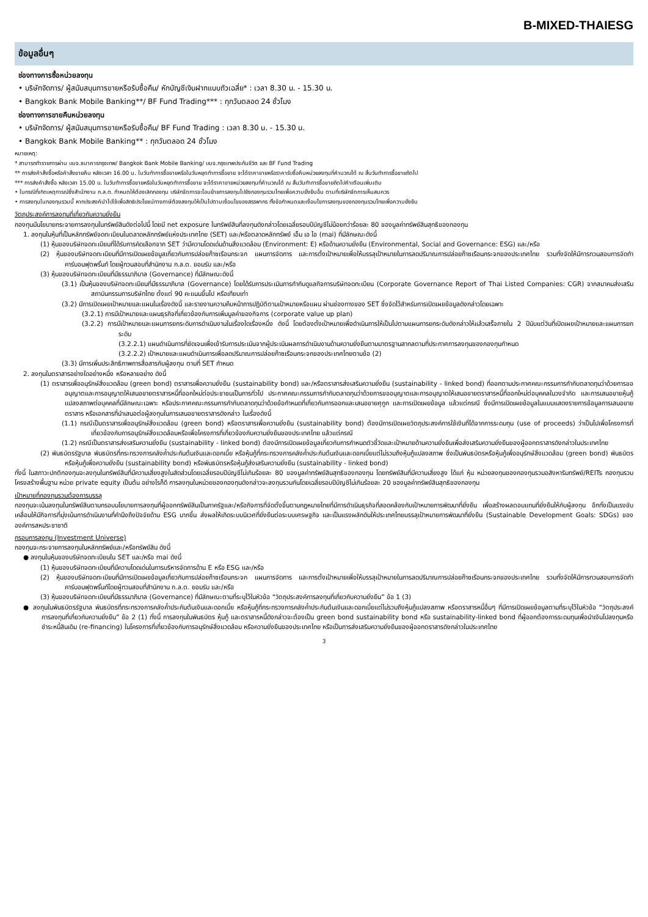B-MIXED-THAIESG
ข้อมูลอื่นๆ
ช่องทางการซื้อหน่วยลงทุน
• บริษัทจัดการ/ ผู้สนับสนุนการขายหรือรับซื้อคืน/ หักบัญชีเงินฝากแบบถัวเฉลี่ย* : เวลา 8.30 น. - 15.30 น.
• Bangkok Bank Mobile Banking**/ BF Fund Trading*** : ทุกวันตลอด 24 ชั่วโมง
ช่องทางการขายคืนหน่วยลงทุน
• บริษัทจัดการ/ ผู้สนับสนุนการขายหรือรับซื้อคืน/ BF Fund Trading : เวลา 8.30 น. - 15.30 น.
• Bangkok Bank Mobile Banking** : ทุกวันตลอด 24 ชั่วโมง
หมายเหตุ:
* สามารถทำรายการผ่าน บมจ.ธนาคารกรุงเทพ/ Bangkok Bank Mobile Banking/ บมจ.กรุงเทพประกันชีวิต และ BF Fund Trading
** การส่งคำสั่งซื้อหรือคำสั่งขายคืน หลังเวลา 16.00 น. ในวันทำการซื้อขายหรือในวันหยุดทำการซื้อขาย จะได้ราคาขายหรือราคารับซื้อคืนหน่วยลงทุนที่คำนวณได้ ณ สิ้นวันทำการซื้อขายถัดไป
*** การส่งคำสั่งซื้อ หลังเวลา 15.00 น. ในวันทำการซื้อขายหรือในวันหยุดทำการซื้อขาย จะได้ราคาขายหน่วยลงทุนที่คำนวณได้ ณ สิ้นวันทำการซื้อขายถัดไปคำเตือนเพิ่มเติม
• ในกรณีที่เกิดเหตุการณ์ซึ่งสำนักงาน ก.ล.ต. กำหนดให้ต้องเลิกกองทุน บริษัทจัดการจะโอนย้ายการลงทุนไปยังกองทุนรวมไทยเพื่อความยั่งยืนอื่น ตามที่บริษัทจัดการเห็นสมควร
• การลงทุนในกองทุนรวมนี้ หากประสงค์นำไปใช้เพื่อสิทธิประโยชน์ทางภาษีต้องลงทุนให้เป็นไปตามเงื่อนไขของสรรพากร ทั้งข้อกำหนดและเงื่อนไขการลงทุนของกองทุนรวมไทยเพื่อความยั่งยืน
วัตถุประสงค์การลงทุนที่เกี่ยวกับความยั่งยืน
กองทุนมีนโยบายกระจายการลงทุนในทรัพย์สินดังต่อไปนี้ โดยมี net exposure ในทรัพย์สินที่ลงทุนดังกล่าวโดยเฉลี่ยรอบปีบัญชีไม่น้อยกว่าร้อยละ 80 ของมูลค่าทรัพย์สินสุทธิของกองทุน
1. ลงทุนในหุ้นที่เป็นหลักทรัพย์จดทะเบียนในตลาดหลักทรัพย์แห่งประเทศไทย (SET) และ/หรือตลาดหลักทรัพย์ เอ็ม เอ ไอ (mai) ที่มีลักษณะดังนี้
(1) หุ้นของบริษัทจดทะเบียนที่ได้รับการคัดเลือกจาก SET ว่ามีความโดดเด่นด้านสิ่งแวดล้อม (Environment: E) หรือด้านความยั่งยืน (Environmental, Social and Governance: ESG) และ/หรือ
(2) หุ้นของบริษัทจดทะเบียนที่มีการเปิดเผยข้อมูลเกี่ยวกับการปล่อยก๊าซเรือนกระจก แผนการจัดการ และการตั้งเป้าหมายเพื่อให้บรรลุเป้าหมายในการลดปริมาณการปล่อยก๊าซเรือนกระจกของประเทศไทย รวมทั้งจัดให้มีการทวนสอบการจัดทำคาร์บอนฟุตพริ้นท์ โดยผู้ทวนสอบที่สำนักงาน ก.ล.ต. ยอมรับ และ/หรือ
(3) หุ้นของบริษัทจดทะเบียนที่มีธรรมาภิบาล (Governance) ที่มีลักษณะดังนี้
(3.1) เป็นหุ้นของบริษัทจดทะเบียนที่มีธรรมาภิบาล (Governance) โดยได้รับการประเมินการกำกับดูแลกิจการบริษัทจดทะเบียน (Corporate Governance Report of Thai Listed Companies: CGR) จากสมาคมส่งเสริมสถาบันกรรมการบริษัทไทย ตั้งแต่ 90 คะแนนขึ้นไป หรือเทียบเท่า
(3.2) มีการเปิดเผยเป้าหมายและแผนในเรื่องดังนี้ และรายงานความคืบหน้าการปฏิบัติตามเป้าหมายหรือแผน ผ่านช่องทางของ SET ซึ่งจัดไว้สำหรับการเปิดเผยข้อมูลดังกล่าวโดยเฉพาะ
(3.2.1) การมีเป้าหมายและแผนธุรกิจที่เกี่ยวข้องกับการเพิ่มมูลค่าของกิจการ (corporate value up plan)
(3.2.2) การมีเป้าหมายและแผนการยกระดับการดำเนินงานในเรื่องใดเรื่องหนึ่ง ดังนี้ โดยต้องตั้งเป้าหมายเพื่อดำเนินการให้เป็นไปตามแผนการยกระดับดังกล่าวให้แล้วเสร็จภายใน 2 ปีนับแต่วันที่เปิดเผยเป้าหมายและแผนการยกระดับ
(3.2.2.1) แผนดำเนินการที่ชัดเจนเพื่อเข้ารับการประเมินจากผู้ประเมินผลการดำเนินงานด้านความยั่งยืนตามมาตรฐานสากลตามที่ประกาศการลงทุนของกองทุนกำหนด
(3.2.2.2) เป้าหมายและแผนดำเนินการเพื่อลดปริมาณการปล่อยก๊าซเรือนกระจกของประเทศไทยตามข้อ (2)
(3.3) มีการเพิ่มประสิทธิภาพการสื่อสารกับผู้ลงทุน ตามที่ SET กำหนด
2. ลงทุนในตราสารอย่างใดอย่างหนึ่ง หรือหลายอย่าง ดังนี้
(1) ตราสารเพื่ออนุรักษ์สิ่งแวดล้อม (green bond) ตราสารเพื่อความยั่งยืน (sustainability bond) และ/หรือตราสารส่งเสริมความยั่งยืน (sustainability - linked bond) ที่ออกตามประกาศคณะกรรมการกำกับตลาดทุนว่าด้วยการขออนุญาตและการอนุญาตให้เสนอขายตราสารหนี้ที่ออกใหม่ต่อประชาชนเป็นการทั่วไป ประกาศคณะกรรมการกำกับตลาดทุนว่าด้วยการขออนุญาตและการอนุญาตให้เสนอขายตราสารหนี้ที่ออกใหม่ต่อบุคคลในวงจำกัด และการเสนอขายหุ้นกู้แปลงสภาพต่อบุคคลที่มีลักษณะเฉพาะ หรือประกาศคณะกรรมการกำกับตลาดทุนว่าด้วยข้อกำหนดที่เกี่ยวกับการออกและเสนอขายศุกูก และการเปิดเผยข้อมูล แล้วแต่กรณี ซึ่งมีการเปิดเผยข้อมูลในแบบแสดงรายการข้อมูลการเสนอขายตราสาร หรือเอกสารที่นำเสนอต่อผู้ลงทุนในการเสนอขายตราสารดังกล่าว ในเรื่องดังนี้
(1.1) กรณีเป็นตราสารเพื่ออนุรักษ์สิ่งแวดล้อม (green bond) หรือตราสารเพื่อความยั่งยืน (sustainability bond) ต้องมีการเปิดเผยวัตถุประสงค์การใช้เงินที่ได้จากการระดมทุน (use of proceeds) ว่าเป็นไปเพื่อโครงการที่เกี่ยวข้องกับการอนุรักษ์สิ่งแวดล้อมหรือเพื่อโครงการที่เกี่ยวข้องกับความยั่งยืนของประเทศไทย แล้วแต่กรณี
(1.2) กรณีเป็นตราสารส่งเสริมความยั่งยืน (sustainability - linked bond) ต้องมีการเปิดเผยข้อมูลเกี่ยวกับการกำหนดตัวชี้วัดและเป้าหมายด้านความยั่งยืนเพื่อส่งเสริมความยั่งยืนของผู้ออกตราสารดังกล่าวในประเทศไทย
(2) พันธบัตรรัฐบาล พันธบัตรที่กระทรวงการคลังค้ำประกันต้นเงินและดอกเบี้ย หรือหุ้นกู้ที่กระทรวงการคลังค้ำประกันต้นเงินและดอกเบี้ยแต่ไม่รวมถึงหุ้นกู้แปลงสภาพ ซึ่งเป็นพันธบัตรหรือหุ้นกู้เพื่ออนุรักษ์สิ่งแวดล้อม (green bond) พันธบัตรหรือหุ้นกู้เพื่อความยั่งยืน (sustainability bond) หรือพันธบัตรหรือหุ้นกู้ส่งเสริมความยั่งยืน (sustainability - linked bond)
ทั้งนี้ ในสภาวะปกติกองทุนจะลงทุนในทรัพย์สินที่มีความเสี่ยงสูงในสัดส่วนโดยเฉลี่ยรอบปีบัญชีไม่เกินร้อยละ 80 ของมูลค่าทรัพย์สินสุทธิของกองทุน โดยทรัพย์สินที่มีความเสี่ยงสูง ได้แก่ หุ้น หน่วยลงทุนของกองทุนรวมอสังหาริมทรัพย์/REITs กองทุนรวมโครงสร้างพื้นฐาน หน่วย private equity เป็นต้น อย่างไรก็ดี การลงทุนในหน่วยของกองทุนดังกล่าวจะลงทุนรวมกันโดยเฉลี่ยรอบปีบัญชีไม่เกินร้อยละ 20 ของมูลค่าทรัพย์สินสุทธิของกองทุน
เป้าหมายที่กองทุนรวมต้องการบรรลุ
กองทุนจะเน้นลงทุนในทรัพย์สินตามกรอบนโยบายการลงทุนที่ผู้ออกทรัพย์สินเป็นภาครัฐและ/หรือกิจการที่จัดตั้งขึ้นตามกฎหมายไทยที่มีการดำเนินธุรกิจที่สอดคล้องกับเป้าหมายการพัฒนาที่ยั่งยืน เพื่อสร้างผลตอบแทนที่ยั่งยืนให้กับผู้ลงทุน อีกทั้งเป็นแรงขับเคลื่อนให้มีกิจการที่มุ่งเน้นการดำเนินงานที่คำนึงถึงปัจจัยด้าน ESG มากขึ้น ส่งผลให้เกิดระบบนิเวศที่ยั่งยืนต่อระบบเศรษฐกิจ และเป็นแรงผลักดันให้ประเทศไทยบรรลุเป้าหมายการพัฒนาที่ยั่งยืน (Sustainable Development Goals: SDGs) ขององค์การสหประชาชาติ
กรอบการลงทุน (Investment Universe)
กองทุนจะกระจายการลงทุนในหลักทรัพย์และ/หรือทรัพย์สิน ดังนี้
● ลงทุนในหุ้นของบริษัทจดทะเบียนใน SET และ/หรือ mai ดังนี้
(1) หุ้นของบริษัทจดทะเบียนที่มีความโดดเด่นในการบริหารจัดการด้าน E หรือ ESG และ/หรือ
(2) หุ้นของบริษัทจดทะเบียนที่มีการเปิดเผยข้อมูลเกี่ยวกับการปล่อยก๊าซเรือนกระจก แผนการจัดการ และการตั้งเป้าหมายเพื่อให้บรรลุเป้าหมายในการลดปริมาณการปล่อยก๊าซเรือนกระจกของประเทศไทย รวมทั้งจัดให้มีการทวนสอบการจัดทำคาร์บอนฟุตพริ้นท์โดยผู้ทวนสอบที่สำนักงาน ก.ล.ต. ยอมรับ และ/หรือ
(3) หุ้นของบริษัทจดทะเบียนที่มีธรรมาภิบาล (Governance) ที่มีลักษณะตามที่ระบุไว้ในหัวข้อ “วัตถุประสงค์การลงทุนที่เกี่ยวกับความยั่งยืน” ข้อ 1 (3)
● ลงทุนในพันธบัตรรัฐบาล พันธบัตรที่กระทรวงการคลังค้ำประกันต้นเงินและดอกเบี้ย หรือหุ้นกู้ที่กระทรวงการคลังค้ำประกันต้นเงินและดอกเบี้ยแต่ไม่รวมถึงหุ้นกู้แปลงสภาพ หรือตราสารหนี้อื่นๆ ที่มีการเปิดเผยข้อมูลตามที่ระบุไว้ในหัวข้อ “วัตถุประสงค์การลงทุนที่เกี่ยวกับความยั่งยืน” ข้อ 2 (1) ทั้งนี้ การลงทุนในพันธบัตร หุ้นกู้ และตราสารหนี้ดังกล่าวจะต้องเป็น green bond sustainability bond หรือ sustainability-linked bond ที่ผู้ออกต้องการระดมทุนเพื่อนำเงินไปลงทุนหรือชำระหนี้สินเดิม (re-financing) ในโครงการที่เกี่ยวข้องกับการอนุรักษ์สิ่งแวดล้อม หรือความยั่งยืนของประเทศไทย หรือเป็นการส่งเสริมความยั่งยืนของผู้ออกตราสารดังกล่าวในประเทศไทย
3